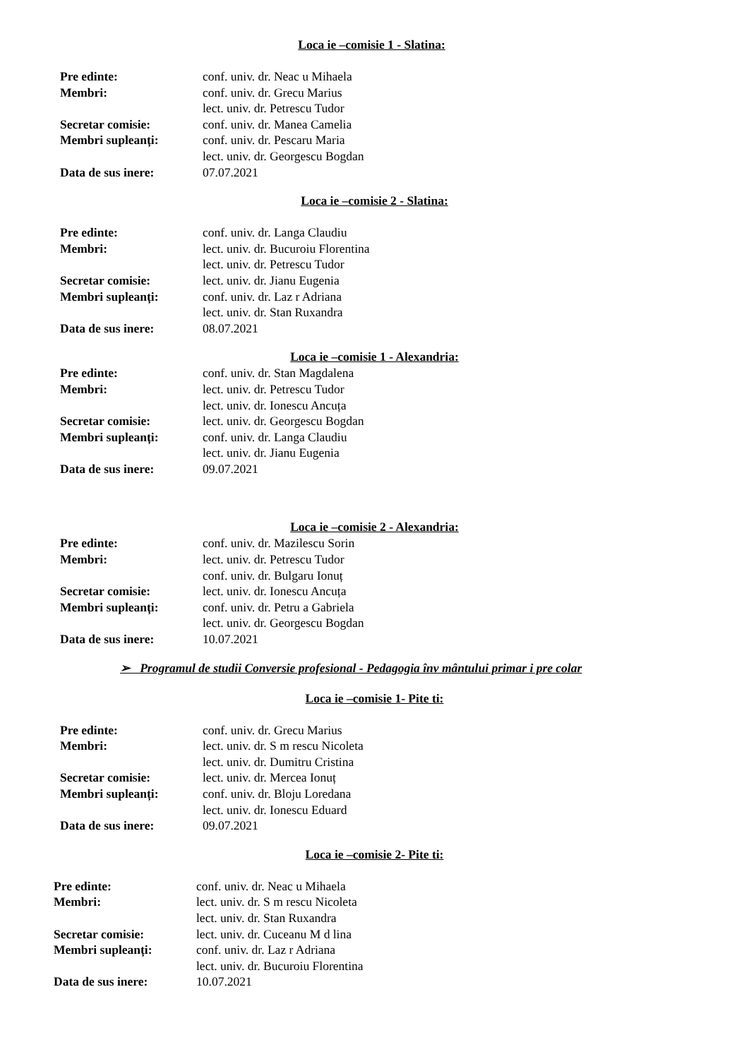Loca ie –comisie 1 - Slatina:
Pre edinte: conf. univ. dr. Neac u Mihaela
Membri: conf. univ. dr. Grecu Marius
lect. univ. dr. Petrescu Tudor
Secretar comisie: conf. univ. dr. Manea Camelia
Membri supleanți: conf. univ. dr. Pescaru Maria
lect. univ. dr. Georgescu Bogdan
Data de sus inere: 07.07.2021
Loca ie –comisie 2 - Slatina:
Pre edinte: conf. univ. dr. Langa Claudiu
Membri: lect. univ. dr. Bucuroiu Florentina
lect. univ. dr. Petrescu Tudor
Secretar comisie: lect. univ. dr. Jianu Eugenia
Membri supleanți: conf. univ. dr. Laz r Adriana
lect. univ. dr. Stan Ruxandra
Data de sus inere: 08.07.2021
Loca ie –comisie 1 - Alexandria:
Pre edinte: conf. univ. dr. Stan Magdalena
Membri: lect. univ. dr. Petrescu Tudor
lect. univ. dr. Ionescu Ancuța
Secretar comisie: lect. univ. dr. Georgescu Bogdan
Membri supleanți: conf. univ. dr. Langa Claudiu
lect. univ. dr. Jianu Eugenia
Data de sus inere: 09.07.2021
Loca ie –comisie 2 - Alexandria:
Pre edinte: conf. univ. dr. Mazilescu Sorin
Membri: lect. univ. dr. Petrescu Tudor
conf. univ. dr. Bulgaru Ionuț
Secretar comisie: lect. univ. dr. Ionescu Ancuța
Membri supleanți: conf. univ. dr. Petru a Gabriela
lect. univ. dr. Georgescu Bogdan
Data de sus inere: 10.07.2021
➢ Programul de studii Conversie profesional - Pedagogia înv mântului primar i pre colar
Loca ie –comisie 1- Pite ti:
Pre edinte: conf. univ. dr. Grecu Marius
Membri: lect. univ. dr. S m rescu Nicoleta
lect. univ. dr. Dumitru Cristina
Secretar comisie: lect. univ. dr. Mercea Ionuț
Membri supleanți: conf. univ. dr. Bloju Loredana
lect. univ. dr. Ionescu Eduard
Data de sus inere: 09.07.2021
Loca ie –comisie 2- Pite ti:
Pre edinte: conf. univ. dr. Neac u Mihaela
Membri: lect. univ. dr. S m rescu Nicoleta
lect. univ. dr. Stan Ruxandra
Secretar comisie: lect. univ. dr. Cuceanu M d lina
Membri supleanți: conf. univ. dr. Laz r Adriana
lect. univ. dr. Bucuroiu Florentina
Data de sus inere: 10.07.2021